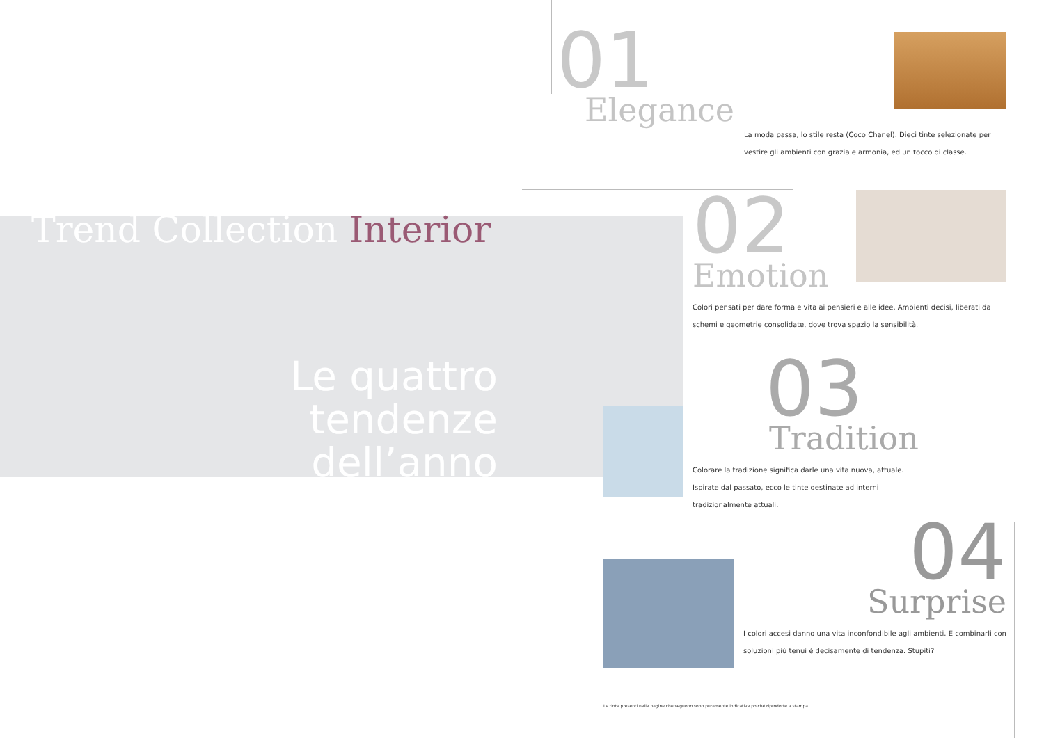Trend Collection Interior
Le quattro
tendenze
dell’anno
01
Elegance
La moda passa, lo stile resta (Coco Chanel). Dieci tinte selezionate per vestire gli ambienti con grazia e armonia, ed un tocco di classe.
02
Emotion
Colori pensati per dare forma e vita ai pensieri e alle idee. Ambienti decisi, liberati da schemi e geometrie consolidate, dove trova spazio la sensibilità.
03
Tradition
Colorare la tradizione significa darle una vita nuova, attuale. Ispirate dal passato, ecco le tinte destinate ad interni tradizionalmente attuali.
04
Surprise
I colori accesi danno una vita inconfondibile agli ambienti. E combinarli con soluzioni più tenui è decisamente di tendenza. Stupiti?
Le tinte presenti nelle pagine che seguono sono puramente indicative poiché riprodotte a stampa.